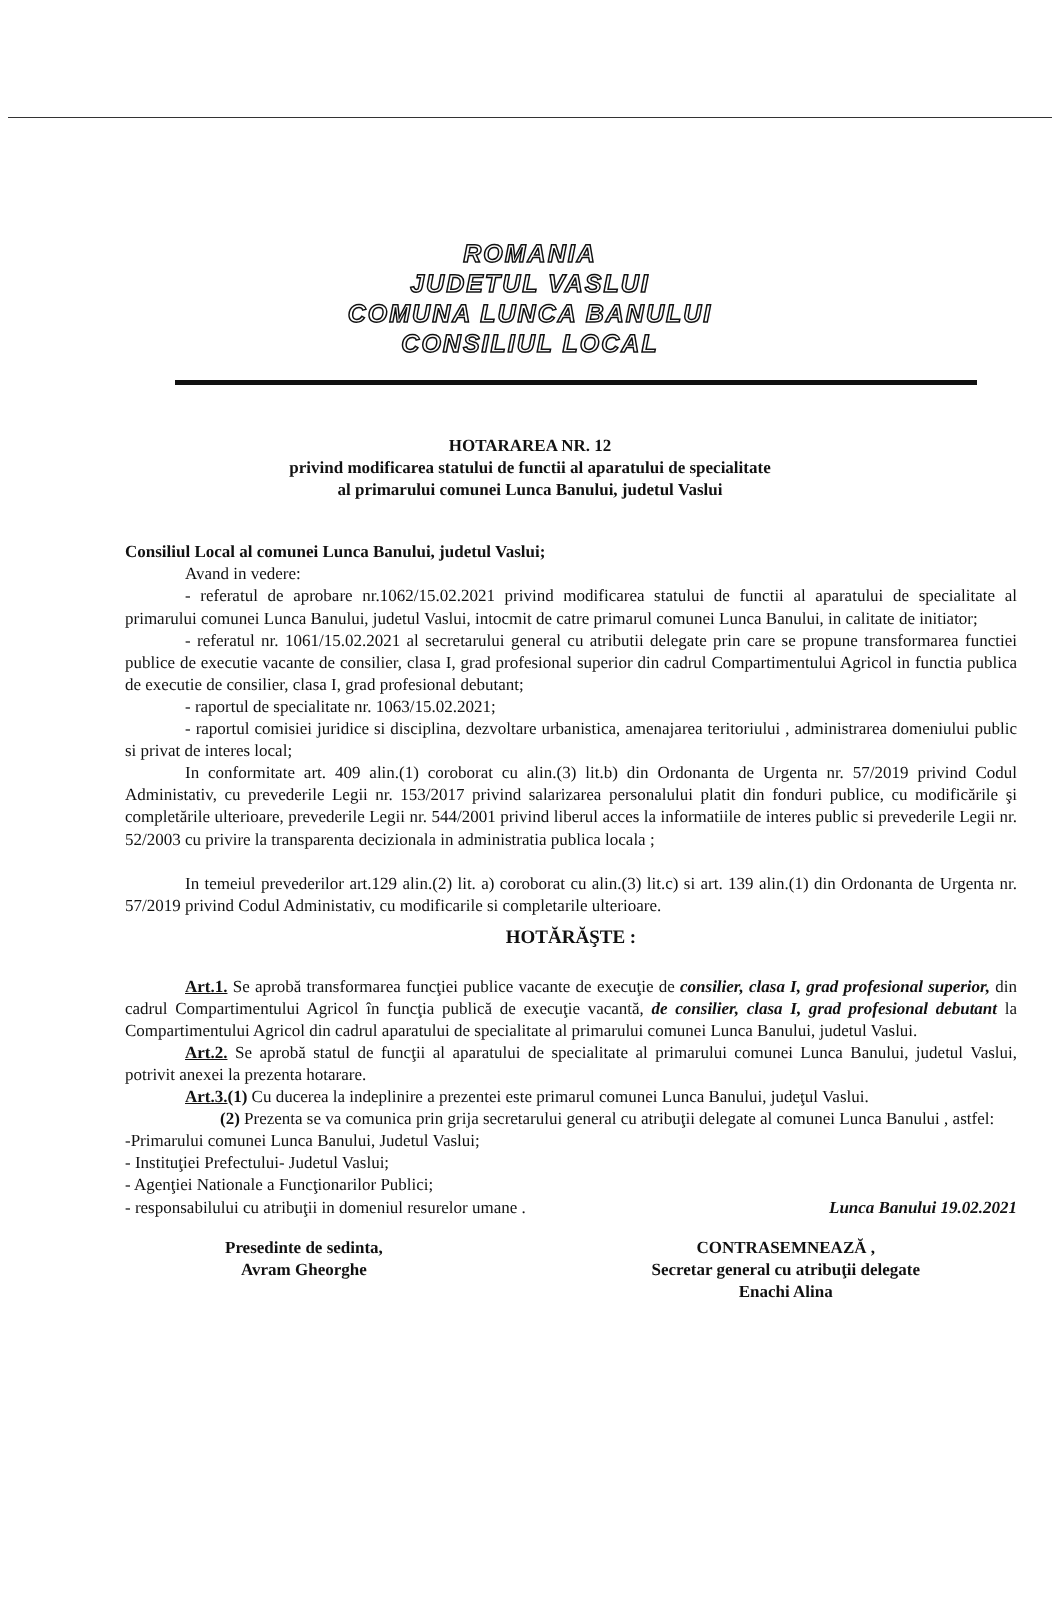ROMANIA
JUDETUL VASLUI
COMUNA LUNCA BANULUI
CONSILIUL LOCAL
HOTARAREA NR. 12
privind modificarea statului de functii al aparatului de specialitate
al primarului comunei Lunca Banului, judetul Vaslui
Consiliul Local al comunei Lunca Banului, judetul Vaslui;
Avand in vedere:
- referatul de aprobare nr.1062/15.02.2021 privind modificarea statului de functii al aparatului de specialitate al primarului comunei Lunca Banului, judetul Vaslui, intocmit de catre primarul comunei Lunca Banului, in calitate de initiator;
- referatul nr. 1061/15.02.2021 al secretarului general cu atributii delegate prin care se propune transformarea functiei publice de executie vacante de consilier, clasa I, grad profesional superior din cadrul Compartimentului Agricol in functia publica de executie de consilier, clasa I, grad profesional debutant;
- raportul de specialitate nr. 1063/15.02.2021;
- raportul comisiei juridice si disciplina, dezvoltare urbanistica, amenajarea teritoriului , administrarea domeniului public si privat de interes local;
In conformitate art. 409 alin.(1) coroborat cu alin.(3) lit.b) din Ordonanta de Urgenta nr. 57/2019 privind Codul Administativ, cu prevederile Legii nr. 153/2017 privind salarizarea personalului platit din fonduri publice, cu modificările şi completările ulterioare, prevederile Legii nr. 544/2001 privind liberul acces la informatiile de interes public si prevederile Legii nr. 52/2003 cu privire la transparenta decizionala in administratia publica locala ;
In temeiul prevederilor art.129 alin.(2) lit. a) coroborat cu alin.(3) lit.c) si art. 139 alin.(1) din Ordonanta de Urgenta nr. 57/2019 privind Codul Administativ, cu modificarile si completarile ulterioare.
HOTĂRĂŞTE :
Art.1. Se aprobă transformarea funcţiei publice vacante de execuţie de consilier, clasa I, grad profesional superior, din cadrul Compartimentului Agricol în funcţia publică de execuţie vacantă, de consilier, clasa I, grad profesional debutant la Compartimentului Agricol din cadrul aparatului de specialitate al primarului comunei Lunca Banului, judetul Vaslui.
Art.2. Se aprobă statul de funcţii al aparatului de specialitate al primarului comunei Lunca Banului, judetul Vaslui, potrivit anexei la prezenta hotarare.
Art.3.(1) Cu ducerea la indeplinire a prezentei este primarul comunei Lunca Banului, judeţul Vaslui.
(2) Prezenta se va comunica prin grija secretarului general cu atribuţii delegate al comunei Lunca Banului , astfel:
-Primarului comunei Lunca Banului, Judetul Vaslui;
- Instituţiei Prefectului- Judetul Vaslui;
- Agenţiei Nationale a Funcţionarilor Publici;
- responsabilului cu atribuţii in domeniul resurelor umane . Lunca Banului 19.02.2021
Presedinte de sedinta,
Avram Gheorghe
CONTRASEMNEAZĂ ,
Secretar general cu atribuţii delegate
Enachi Alina